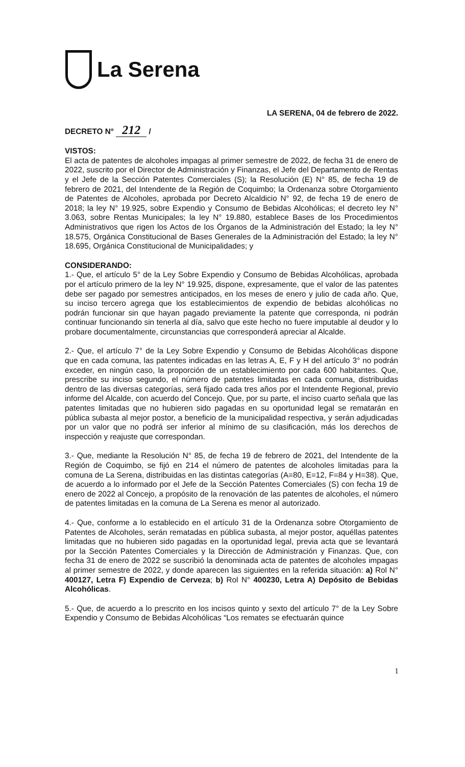La Serena
LA SERENA, 04 de febrero de 2022.
DECRETO N° 212 /
VISTOS:
El acta de patentes de alcoholes impagas al primer semestre de 2022, de fecha 31 de enero de 2022, suscrito por el Director de Administración y Finanzas, el Jefe del Departamento de Rentas y el Jefe de la Sección Patentes Comerciales (S); la Resolución (E) N° 85, de fecha 19 de febrero de 2021, del Intendente de la Región de Coquimbo; la Ordenanza sobre Otorgamiento de Patentes de Alcoholes, aprobada por Decreto Alcaldicio N° 92, de fecha 19 de enero de 2018; la ley N° 19.925, sobre Expendio y Consumo de Bebidas Alcohólicas; el decreto ley N° 3.063, sobre Rentas Municipales; la ley N° 19.880, establece Bases de los Procedimientos Administrativos que rigen los Actos de los Órganos de la Administración del Estado; la ley N° 18.575, Orgánica Constitucional de Bases Generales de la Administración del Estado; la ley N° 18.695, Orgánica Constitucional de Municipalidades; y
CONSIDERANDO:
1.- Que, el artículo 5° de la Ley Sobre Expendio y Consumo de Bebidas Alcohólicas, aprobada por el artículo primero de la ley N° 19.925, dispone, expresamente, que el valor de las patentes debe ser pagado por semestres anticipados, en los meses de enero y julio de cada año. Que, su inciso tercero agrega que los establecimientos de expendio de bebidas alcohólicas no podrán funcionar sin que hayan pagado previamente la patente que corresponda, ni podrán continuar funcionando sin tenerla al día, salvo que este hecho no fuere imputable al deudor y lo probare documentalmente, circunstancias que corresponderá apreciar al Alcalde.
2.- Que, el artículo 7° de la Ley Sobre Expendio y Consumo de Bebidas Alcohólicas dispone que en cada comuna, las patentes indicadas en las letras A, E, F y H del artículo 3° no podrán exceder, en ningún caso, la proporción de un establecimiento por cada 600 habitantes. Que, prescribe su inciso segundo, el número de patentes limitadas en cada comuna, distribuidas dentro de las diversas categorías, será fijado cada tres años por el Intendente Regional, previo informe del Alcalde, con acuerdo del Concejo. Que, por su parte, el inciso cuarto señala que las patentes limitadas que no hubieren sido pagadas en su oportunidad legal se rematarán en pública subasta al mejor postor, a beneficio de la municipalidad respectiva, y serán adjudicadas por un valor que no podrá ser inferior al mínimo de su clasificación, más los derechos de inspección y reajuste que correspondan.
3.- Que, mediante la Resolución N° 85, de fecha 19 de febrero de 2021, del Intendente de la Región de Coquimbo, se fijó en 214 el número de patentes de alcoholes limitadas para la comuna de La Serena, distribuidas en las distintas categorías (A=80, E=12, F=84 y H=38). Que, de acuerdo a lo informado por el Jefe de la Sección Patentes Comerciales (S) con fecha 19 de enero de 2022 al Concejo, a propósito de la renovación de las patentes de alcoholes, el número de patentes limitadas en la comuna de La Serena es menor al autorizado.
4.- Que, conforme a lo establecido en el artículo 31 de la Ordenanza sobre Otorgamiento de Patentes de Alcoholes, serán rematadas en pública subasta, al mejor postor, aquéllas patentes limitadas que no hubieren sido pagadas en la oportunidad legal, previa acta que se levantará por la Sección Patentes Comerciales y la Dirección de Administración y Finanzas. Que, con fecha 31 de enero de 2022 se suscribió la denominada acta de patentes de alcoholes impagas al primer semestre de 2022, y donde aparecen las siguientes en la referida situación: a) Rol N° 400127, Letra F) Expendio de Cerveza; b) Rol N° 400230, Letra A) Depósito de Bebidas Alcohólicas.
5.- Que, de acuerdo a lo prescrito en los incisos quinto y sexto del artículo 7° de la Ley Sobre Expendio y Consumo de Bebidas Alcohólicas “Los remates se efectuarán quince
1